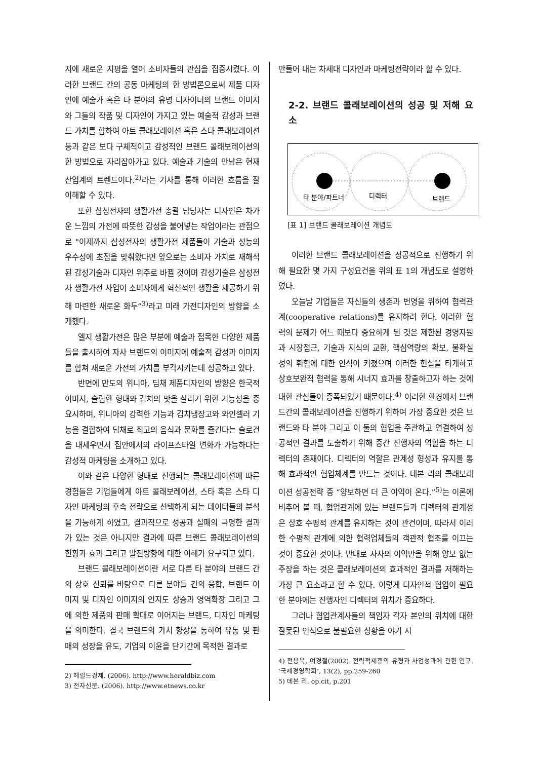지에 새로운 지평을 열어 소비자들의 관심을 집중시켰다. 이러한 브랜드 간의 공동 마케팅의 한 방법론으로써 제품 디자인에 예술가 혹은 타 분야의 유명 디자이너의 브랜드 이미지와 그들의 작품 및 디자인이 가지고 있는 예술적 감성과 브랜드 가치를 합하여 아트 콜래보레이션 혹은 스타 콜래보레이션 등과 같은 보다 구체적이고 감성적인 브랜드 콜래보레이션의 한 방법으로 자리잡아가고 있다. 예술과 기술의 만남은 현재 산업계의 트렌드이다.<sup>2)</sup>라는 기사를 통해 이러한 흐름을 잘 이해할 수 있다.
또한 삼성전자의 생활가전 총괄 담당자는 디자인은 차가운 느낌의 가전에 따뜻한 감성을 불어넣는 작업이라는 관점으로 "이제까지 삼성전자의 생활가전 제품들이 기술과 성능의 우수성에 초점을 맞춰왔다면 앞으로는 소비자 가치로 재해석된 감성기술과 디자인 위주로 바뀔 것이며 감성기술은 삼성전자 생활가전 사업이 소비자에게 혁신적인 생활을 제공하기 위해 마련한 새로운 화두”<sup>3)</sup>라고 미래 가전디자인의 방향을 소개했다.
엘지 생활가전은 많은 부분에 예술과 접목한 다양한 제품들을 출시하여 자사 브랜드의 이미지에 예술적 감성과 이미지를 합쳐 새로운 가전의 가치를 부각시키는데 성공하고 있다.
반면에 만도의 위니아, 딤채 제품디자인의 방향은 한국적 이미지, 슬림한 형태와 김치의 맛을 살리기 위한 기능성을 중요시하며, 위니아의 강력한 기능과 김치냉장고와 와인셀러 기능을 결합하여 딤채로 최고의 음식과 문화를 즐긴다는 슬로건을 내세우면서 집안에서의 라이프스타일 변화가 가능하다는 감성적 마케팅을 소개하고 있다.
이와 같은 다양한 형태로 진행되는 콜래보레이션에 따른 경험들은 기업들에게 아트 콜래보레이션, 스타 혹은 스타 디자인 마케팅의 후속 전략으로 선택하게 되는 데이터들의 분석을 가능하게 하였고, 결과적으로 성공과 실패의 극명한 결과가 있는 것은 아니지만 결과에 따른 브랜드 콜래보레이션의 현황과 효과 그리고 발전방향에 대한 이해가 요구되고 있다.
브랜드 콜래보레이션이란 서로 다른 타 분야의 브랜드 간의 상호 신뢰를 바탕으로 다른 분야들 간의 융합, 브랜드 이미지 및 디자인 이미지의 인지도 상승과 영역확장 그리고 그에 의한 제품의 판매 확대로 이어지는 브랜드, 디자인 마케팅을 의미한다. 결국 브랜드의 가치 향상을 통하여 유통 및 판매의 성장을 유도, 기업의 이윤을 단기간에 목적한 결과로
2) 헤럴드경제. (2006). http://www.heraldbiz.com
3) 전자신문. (2006). http://www.etnews.co.kr
만들어 내는 차세대 디자인과 마케팅전략이라 할 수 있다.
2-2. 브랜드 콜래보레이션의 성공 및 저해 요소
타 분야/파트너
디렉터
브랜드
[표 1] 브랜드 콜래보레이션 개념도
이러한 브랜드 콜래보레이션을 성공적으로 진행하기 위해 필요한 몇 가지 구성요건을 위의 표 1의 개념도로 설명하였다.
오늘날 기업들은 자신들의 생존과 번영을 위하여 협력관계(cooperative relations)를 유지하려 한다. 이러한 협력의 문제가 어느 때보다 중요하게 된 것은 제한된 경영자원과 시장접근, 기술과 지식의 교환, 핵심역량의 확보, 불확실성의 휘험에 대한 인식이 커졌으며 이러한 현실을 타개하고 상호보완적 협력을 통해 시너지 효과를 창출하고자 하는 것에 대한 관심들이 증폭되었기 때문이다.<sup>4)</sup> 이러한 환경에서 브랜드간의 콜래보레이션을 진행하기 위하여 가장 중요한 것은 브랜드와 타 분야 그리고 이 둘의 협업을 주관하고 연결하여 성공적인 결과를 도출하기 위해 중간 진행자의 역할을 하는 디렉터의 존재이다. 디렉터의 역할은 관계성 형성과 유지를 통해 효과적인 협업체계를 만드는 것이다. 데본 리의 콜래보레이션 성공전략 중 “양보하면 더 큰 이익이 온다.”<sup>5)</sup>는 이론에 비추어 볼 때, 협업관계에 있는 브랜드들과 디렉터의 관계성은 상호 수평적 관계를 유지하는 것이 관건이며, 따라서 이러한 수평적 관계에 의한 협력업체들의 객관적 협조를 이끄는 것이 중요한 것이다. 반대로 자사의 이익만을 위해 양보 없는 주장을 하는 것은 콜래보레이션의 효과적인 결과를 저해하는 가장 큰 요소라고 할 수 있다. 이렇게 디자인적 협업이 필요한 분야에는 진행자인 디렉터의 위치가 중요하다.
그러나 협업관계사들의 책임자 각자 본인의 위치에 대한 잘못된 인식으로 불필요한 상황을 야기 시
4) 전용욱, 여경철(2002). 전략적제휴의 유형과 사업성과에 관한 연구. ‘국제경영학회’, 13(2), pp.259-260
5) 데본 리. op.cit, p.201